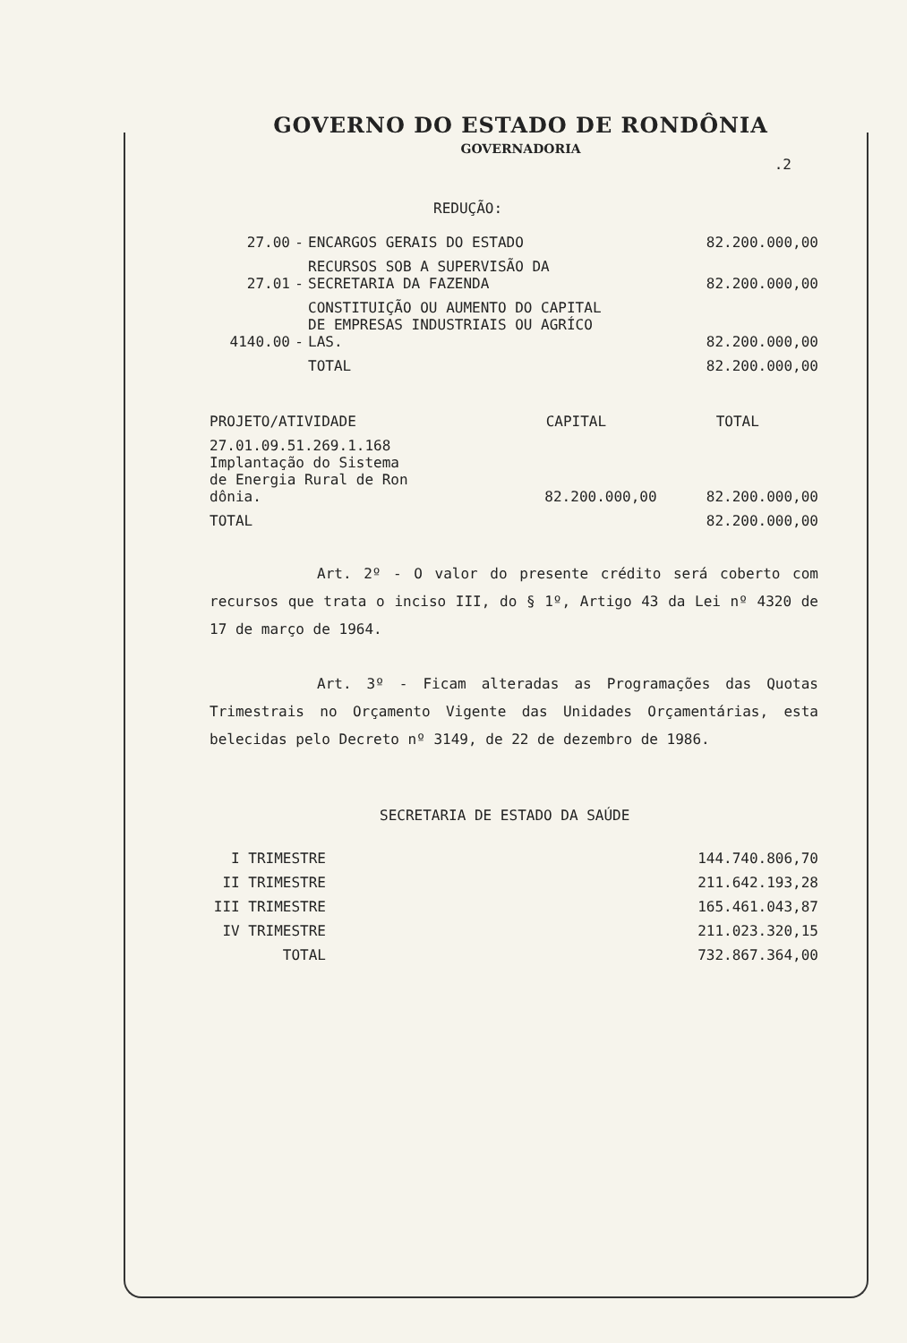GOVERNO DO ESTADO DE RONDÔNIA
GOVERNADORIA
.2
REDUÇÃO:
| 27.00 | - | ENCARGOS GERAIS DO ESTADO | 82.200.000,00 |
| 27.01 | - | RECURSOS SOB A SUPERVISÃO DA SECRETARIA DA FAZENDA | 82.200.000,00 |
| 4140.00 | - | CONSTITUIÇÃO OU AUMENTO DO CAPITAL DE EMPRESAS INDUSTRIAIS OU AGRÍCO LAS. | 82.200.000,00 |
| | | TOTAL | 82.200.000,00 |
| PROJETO/ATIVIDADE | CAPITAL | TOTAL |
| 27.01.09.51.269.1.168 Implantação do Sistema de Energia Rural de Ron dônia. | 82.200.000,00 | 82.200.000,00 |
| TOTAL | | 82.200.000,00 |
Art. 2º - O valor do presente crédito será coberto com recursos que trata o inciso III, do § 1º, Artigo 43 da Lei nº 4320 de 17 de março de 1964.
Art. 3º - Ficam alteradas as Programações das Quotas Trimestrais no Orçamento Vigente das Unidades Orçamentárias, esta belecidas pelo Decreto nº 3149, de 22 de dezembro de 1986.
SECRETARIA DE ESTADO DA SAÚDE
| I TRIMESTRE | 144.740.806,70 |
| II TRIMESTRE | 211.642.193,28 |
| III TRIMESTRE | 165.461.043,87 |
| IV TRIMESTRE | 211.023.320,15 |
| TOTAL | 732.867.364,00 |